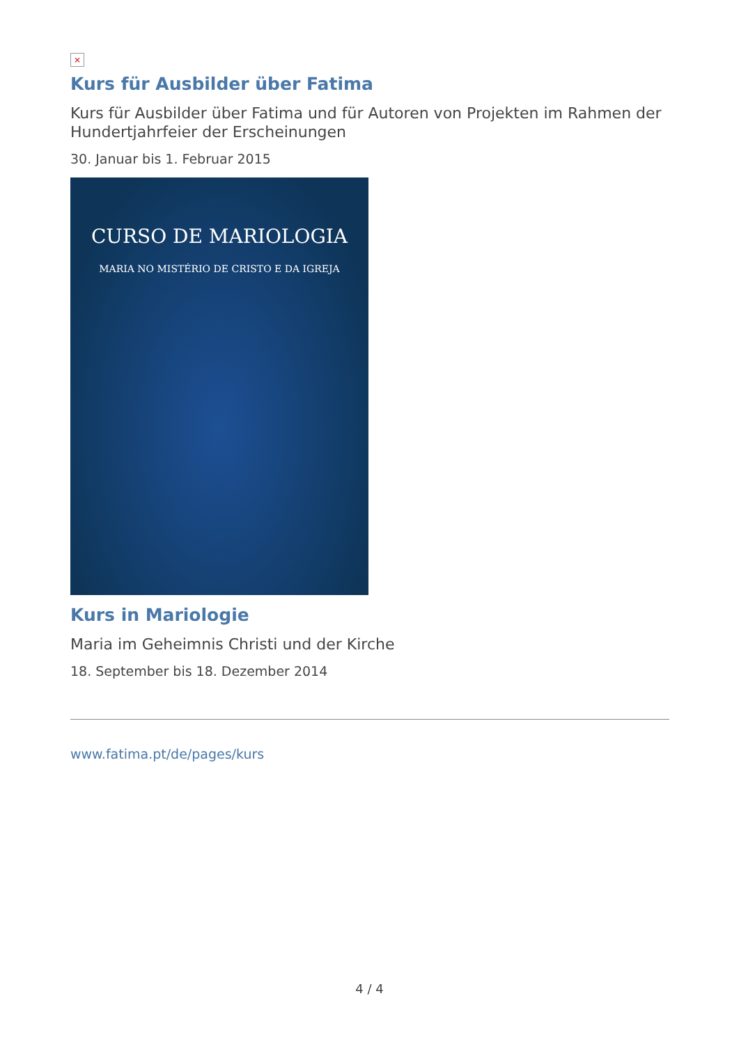×
Kurs für Ausbilder über Fatima
Kurs für Ausbilder über Fatima und für Autoren von Projekten im Rahmen der Hundertjahrfeier der Erscheinungen
30. Januar bis 1. Februar 2015
CURSO DE MARIOLOGIA
MARIA NO MISTÉRIO DE CRISTO E DA IGREJA
Kurs in Mariologie
Maria im Geheimnis Christi und der Kirche
18. September bis 18. Dezember 2014
www.fatima.pt/de/pages/kurs
4 / 4